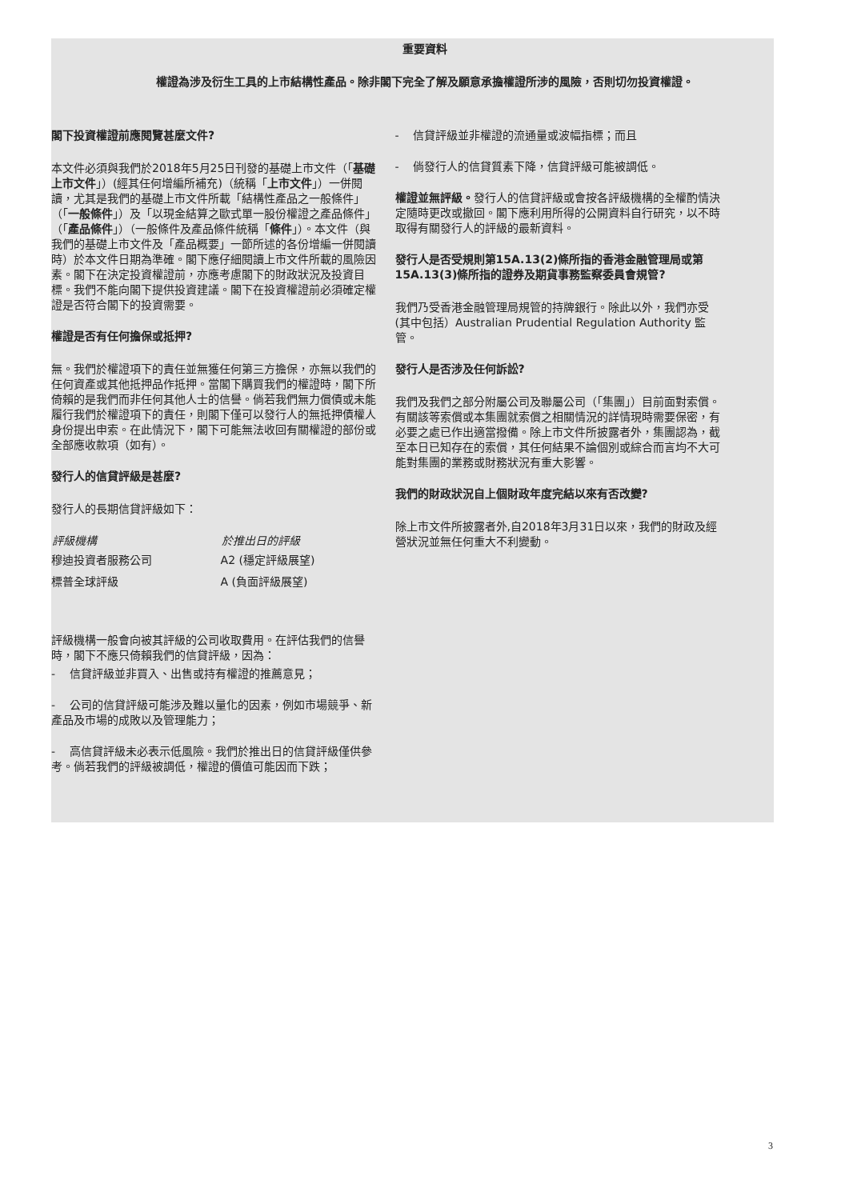重要資料
權證為涉及衍生工具的上市結構性產品。除非閣下完全了解及願意承擔權證所涉的風險，否則切勿投資權證。
閣下投資權證前應閱覽甚麼文件?
本文件必須與我們於2018年5月25日刊發的基礎上市文件（「基礎上市文件」）(經其任何增編所補充)（統稱「上市文件」）一併閱讀，尤其是我們的基礎上市文件所載「結構性產品之一般條件」（「一般條件」）及「以現金結算之歐式單一股份權證之產品條件」（「產品條件」）（一般條件及產品條件統稱「條件」）。本文件（與我們的基礎上市文件及「產品概要」一節所述的各份增編一併閱讀時）於本文件日期為準確。閣下應仔細閱讀上市文件所載的風險因素。閣下在決定投資權證前，亦應考慮閣下的財政狀況及投資目標。我們不能向閣下提供投資建議。閣下在投資權證前必須確定權證是否符合閣下的投資需要。
權證是否有任何擔保或抵押?
無。我們於權證項下的責任並無獲任何第三方擔保，亦無以我們的任何資產或其他抵押品作抵押。當閣下購買我們的權證時，閣下所倚賴的是我們而非任何其他人士的信譽。倘若我們無力償債或未能履行我們於權證項下的責任，則閣下僅可以發行人的無抵押債權人身份提出申索。在此情況下，閣下可能無法收回有關權證的部份或全部應收款項（如有）。
發行人的信貸評級是甚麼?
發行人的長期信貸評級如下：
| 評級機構 | 於推出日的評級 |
| --- | --- |
| 穆迪投資者服務公司 | A2 (穩定評級展望) |
| 標普全球評級 | A (負面評級展望) |
評級機構一般會向被其評級的公司收取費用。在評估我們的信譽時，閣下不應只倚賴我們的信貸評級，因為：
- 信貸評級並非買入、出售或持有權證的推薦意見；
- 公司的信貸評級可能涉及難以量化的因素，例如市場競爭、新產品及市場的成敗以及管理能力；
- 高信貸評級未必表示低風險。我們於推出日的信貸評級僅供參考。倘若我們的評級被調低，權證的價值可能因而下跌；
- 信貸評級並非權證的流通量或波幅指標；而且
- 倘發行人的信貸質素下降，信貸評級可能被調低。
權證並無評級。發行人的信貸評級或會按各評級機構的全權酌情決定隨時更改或撤回。閣下應利用所得的公開資料自行研究，以不時取得有關發行人的評級的最新資料。
發行人是否受規則第15A.13(2)條所指的香港金融管理局或第15A.13(3)條所指的證券及期貨事務監察委員會規管?
我們乃受香港金融管理局規管的持牌銀行。除此以外，我們亦受(其中包括）Australian Prudential Regulation Authority 監管。
發行人是否涉及任何訴訟?
我們及我們之部分附屬公司及聯屬公司（「集團」）目前面對索償。有關該等索償或本集團就索償之相關情況的詳情現時需要保密，有必要之處已作出適當撥備。除上市文件所披露者外，集團認為，截至本日已知存在的索償，其任何結果不論個別或綜合而言均不大可能對集團的業務或財務狀況有重大影響。
我們的財政狀況自上個財政年度完結以來有否改變?
除上市文件所披露者外,自2018年3月31日以來，我們的財政及經營狀況並無任何重大不利變動。
3